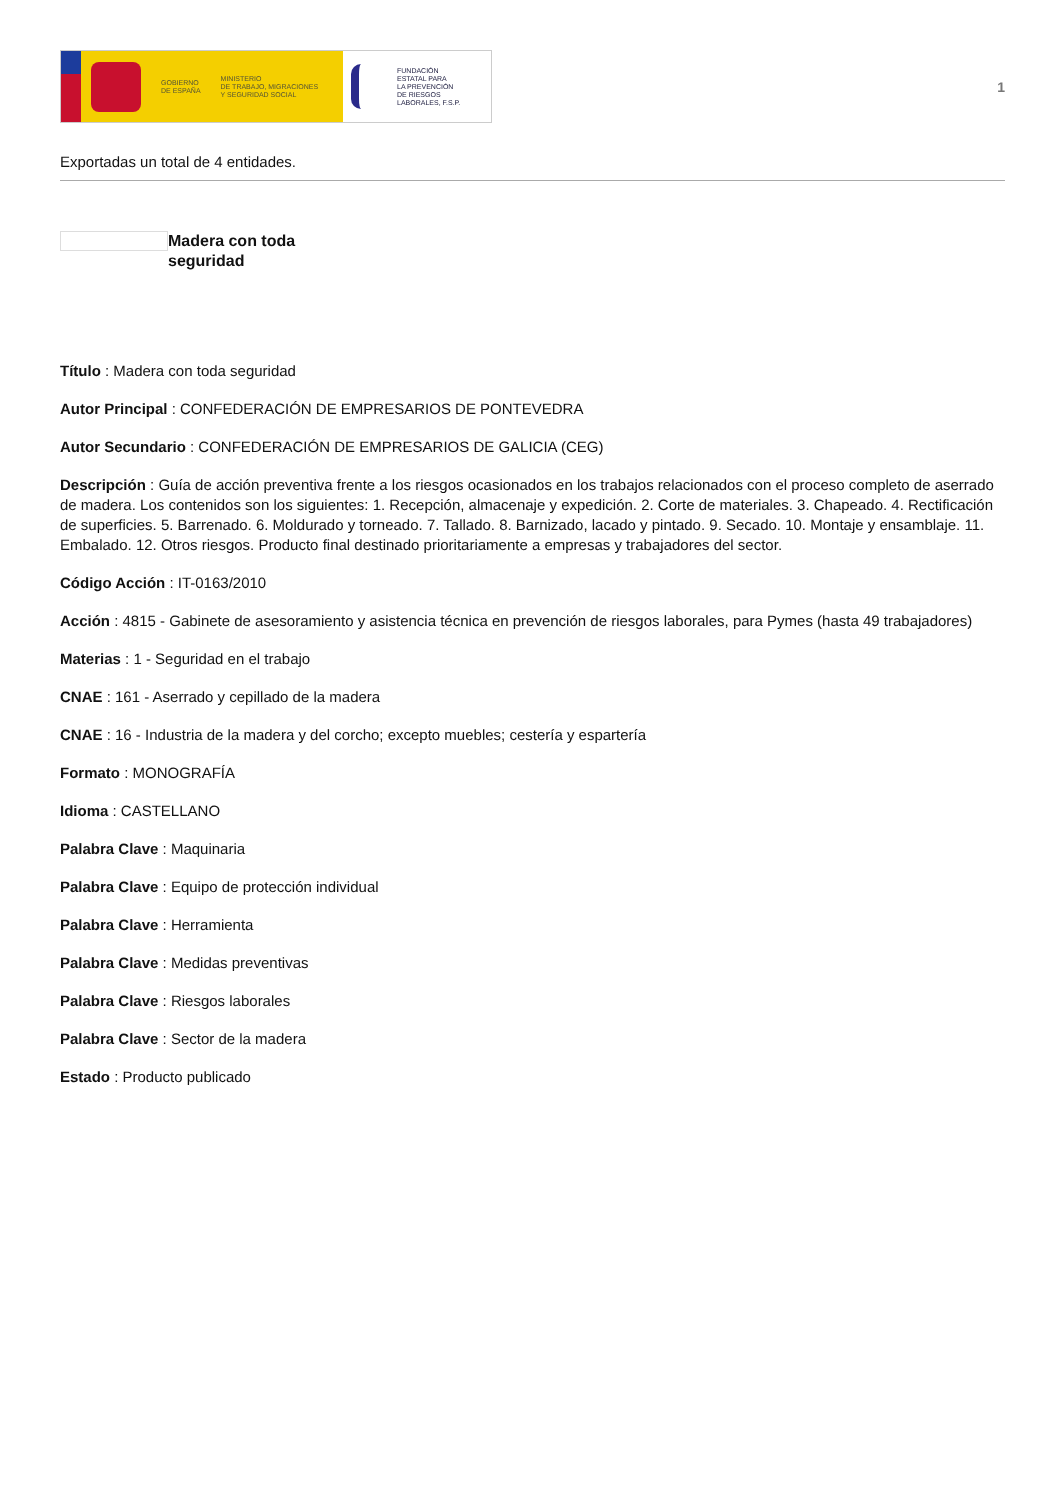GOBIERNO
DE ESPAÑA
MINISTERIO
DE TRABAJO, MIGRACIONES
Y SEGURIDAD SOCIAL
FUNDACIÓN
ESTATAL PARA
LA PREVENCIÓN
DE RIESGOS
LABORALES, F.S.P.
1
Exportadas un total de 4 entidades.
Madera con toda seguridad
Título : Madera con toda seguridad
Autor Principal : CONFEDERACIÓN DE EMPRESARIOS DE PONTEVEDRA
Autor Secundario : CONFEDERACIÓN DE EMPRESARIOS DE GALICIA (CEG)
Descripción : Guía de acción preventiva frente a los riesgos ocasionados en los trabajos relacionados con el proceso completo de aserrado de madera. Los contenidos son los siguientes: 1. Recepción, almacenaje y expedición. 2. Corte de materiales. 3. Chapeado. 4. Rectificación de superficies. 5. Barrenado. 6. Moldurado y torneado. 7. Tallado. 8. Barnizado, lacado y pintado. 9. Secado. 10. Montaje y ensamblaje. 11. Embalado. 12. Otros riesgos. Producto final destinado prioritariamente a empresas y trabajadores del sector.
Código Acción : IT-0163/2010
Acción : 4815 - Gabinete de asesoramiento y asistencia técnica en prevención de riesgos laborales, para Pymes (hasta 49 trabajadores)
Materias : 1 - Seguridad en el trabajo
CNAE : 161 - Aserrado y cepillado de la madera
CNAE : 16 - Industria de la madera y del corcho; excepto muebles; cestería y espartería
Formato : MONOGRAFÍA
Idioma : CASTELLANO
Palabra Clave : Maquinaria
Palabra Clave : Equipo de protección individual
Palabra Clave : Herramienta
Palabra Clave : Medidas preventivas
Palabra Clave : Riesgos laborales
Palabra Clave : Sector de la madera
Estado : Producto publicado